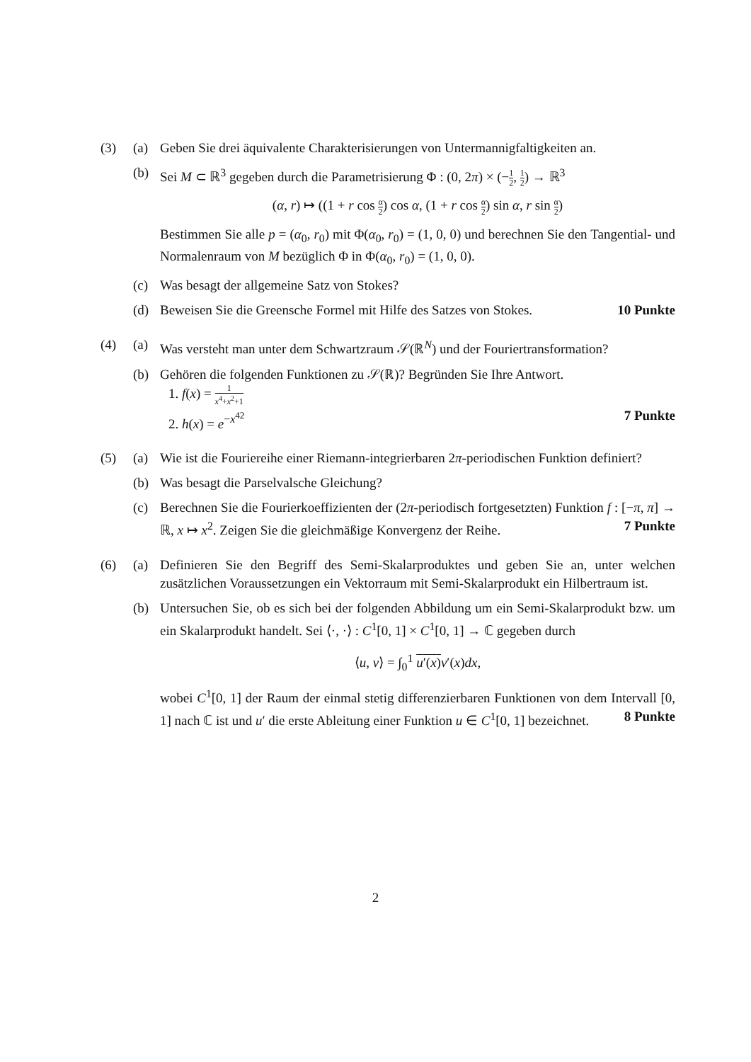(3) (a) Geben Sie drei äquivalente Charakterisierungen von Untermannigfaltigkeiten an.
(b) Sei M ⊂ ℝ<sup>3</sup> gegeben durch die Parametrisierung Φ : (0, 2π) × (−1 2, 1 2) → ℝ<sup>3</sup>
(α, r) ↦ ((1 + r cos α 2) cos α, (1 + r cos α 2) sin α, r sin α 2)
Bestimmen Sie alle p = (α<sub>0</sub>, r<sub>0</sub>) mit Φ(α<sub>0</sub>, r<sub>0</sub>) = (1, 0, 0) und berechnen Sie den Tangential- und Normalenraum von M bezüglich Φ in Φ(α<sub>0</sub>, r<sub>0</sub>) = (1, 0, 0).
(c) Was besagt der allgemeine Satz von Stokes?
(d) Beweisen Sie die Greensche Formel mit Hilfe des Satzes von Stokes. 10 Punkte
(4) (a) Was versteht man unter dem Schwartzraum 𝒮(ℝ<sup>N</sup>) und der Fouriertransformation?
(b) Gehören die folgenden Funktionen zu 𝒮(ℝ)? Begründen Sie Ihre Antwort.
1. f(x) = 1 x<sup>4</sup>+x<sup>2</sup>+1
2. h(x) = e<sup>−x<sup>42</sup></sup> 7 Punkte
(5) (a) Wie ist die Fouriereihe einer Riemann-integrierbaren 2π-periodischen Funktion definiert?
(b) Was besagt die Parselvalsche Gleichung?
(c) Berechnen Sie die Fourierkoeffizienten der (2π-periodisch fortgesetzten) Funktion f : [−π, π] → ℝ, x ↦ x<sup>2</sup>. Zeigen Sie die gleichmäßige Konvergenz der Reihe. 7 Punkte
(6) (a) Definieren Sie den Begriff des Semi-Skalarproduktes und geben Sie an, unter welchen zusätzlichen Voraussetzungen ein Vektorraum mit Semi-Skalarprodukt ein Hilbertraum ist.
(b) Untersuchen Sie, ob es sich bei der folgenden Abbildung um ein Semi-Skalarprodukt bzw. um ein Skalarprodukt handelt. Sei ⟨·, ·⟩ : C<sup>1</sup>[0, 1] × C<sup>1</sup>[0, 1] → ℂ gegeben durch
⟨u, v⟩ = ∫<sub>0</sub><sup>1</sup> u′(x) v′(x)dx,
wobei C<sup>1</sup>[0, 1] der Raum der einmal stetig differenzierbaren Funktionen von dem Intervall [0, 1] nach ℂ ist und u′ die erste Ableitung einer Funktion u ∈ C<sup>1</sup>[0, 1] bezeichnet. 8 Punkte
2